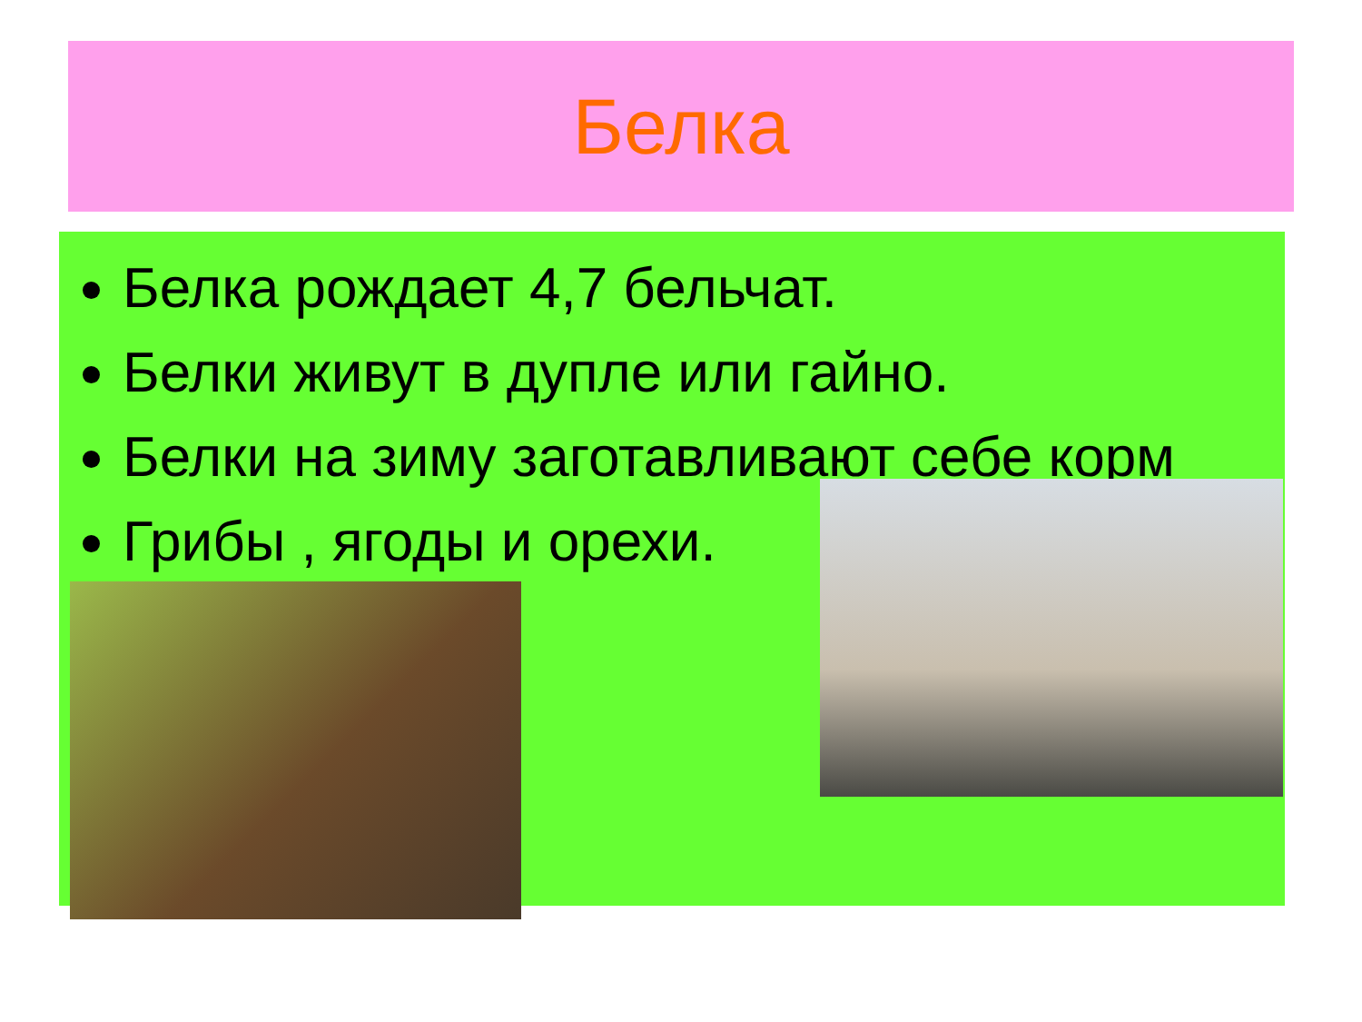Белка
Белка рождает 4,7 бельчат.
Белки живут в дупле или гайно.
Белки на зиму заготавливают себе корм
Грибы , ягоды и орехи.